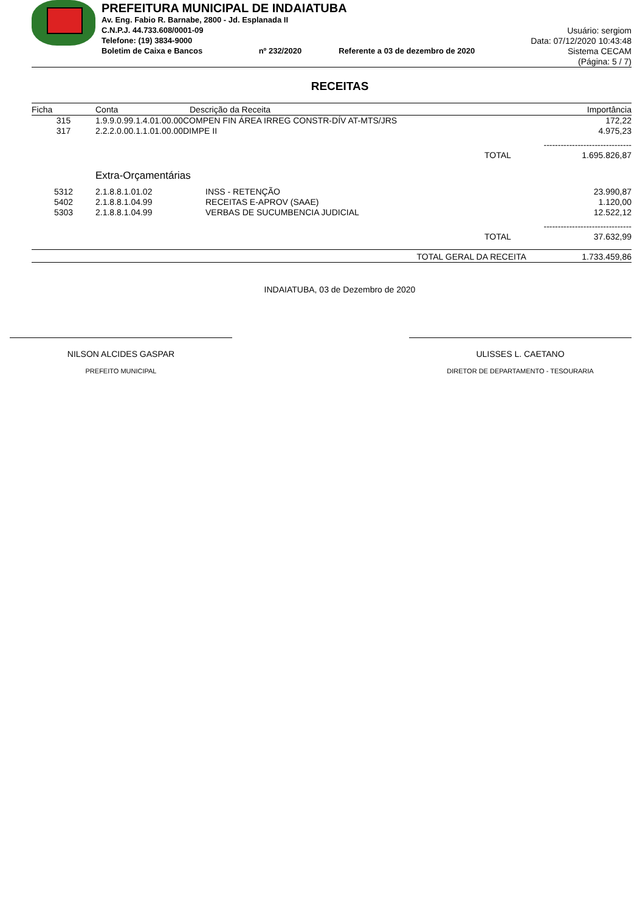PREFEITURA MUNICIPAL DE INDAIATUBA
Av. Eng. Fabio R. Barnabe, 2800 - Jd. Esplanada II
C.N.P.J. 44.733.608/0001-09
Telefone: (19) 3834-9000
Boletim de Caixa e Bancos nº 232/2020 Referente a 03 de dezembro de 2020
Usuário: sergiom
Data: 07/12/2020 10:43:48
Sistema CECAM
(Página: 5 / 7)
RECEITAS
| Ficha | Conta | Descrição da Receita | | Importância |
| --- | --- | --- | --- | --- |
| 315 | 1.9.9.0.99.1.4.01.00.00COMPEN FIN ÁREA IRREG CONSTR-DÍV AT-MTS/JRS | | | 172,22 |
| 317 | 2.2.2.0.00.1.1.01.00.00DIMPE II | | | 4.975,23 |
| | | | | ------------------------------- |
| | | | TOTAL | 1.695.826,87 |
| | Extra-Orçamentárias | | | |
| 5312 | 2.1.8.8.1.01.02 | INSS - RETENÇÃO | | 23.990,87 |
| 5402 | 2.1.8.8.1.04.99 | RECEITAS E-APROV (SAAE) | | 1.120,00 |
| 5303 | 2.1.8.8.1.04.99 | VERBAS DE SUCUMBENCIA JUDICIAL | | 12.522,12 |
| | | | | ------------------------------- |
| | | | TOTAL | 37.632,99 |
| | | | TOTAL GERAL DA RECEITA | 1.733.459,86 |
INDAIATUBA, 03 de Dezembro de 2020
NILSON ALCIDES GASPAR
PREFEITO MUNICIPAL
ULISSES L. CAETANO
DIRETOR DE DEPARTAMENTO - TESOURARIA